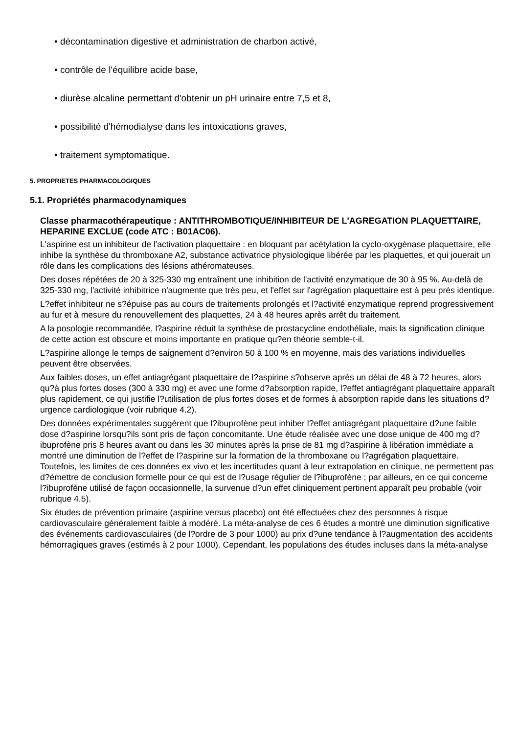• décontamination digestive et administration de charbon activé,
• contrôle de l'équilibre acide base,
• diurèse alcaline permettant d'obtenir un pH urinaire entre 7,5 et 8,
• possibilité d'hémodialyse dans les intoxications graves,
• traitement symptomatique.
5. PROPRIETES PHARMACOLOGIQUES
5.1. Propriétés pharmacodynamiques
Classe pharmacothérapeutique : ANTITHROMBOTIQUE/INHIBITEUR DE L'AGREGATION PLAQUETTAIRE, HEPARINE EXCLUE (code ATC : B01AC06).
L'aspirine est un inhibiteur de l'activation plaquettaire : en bloquant par acétylation la cyclo-oxygénase plaquettaire, elle inhibe la synthèse du thromboxane A2, substance activatrice physiologique libérée par les plaquettes, et qui jouerait un rôle dans les complications des lésions athéromateuses.
Des doses répétées de 20 à 325-330 mg entraînent une inhibition de l'activité enzymatique de 30 à 95 %. Au-delà de 325-330 mg, l'activité inhibitrice n'augmente que très peu, et l'effet sur l'agrégation plaquettaire est à peu près identique.
L?effet inhibiteur ne s?épuise pas au cours de traitements prolongés et l?activité enzymatique reprend progressivement au fur et à mesure du renouvellement des plaquettes, 24 à 48 heures après arrêt du traitement.
A la posologie recommandée, l?aspirine réduit la synthèse de prostacycline endothéliale, mais la signification clinique de cette action est obscure et moins importante en pratique qu?en théorie semble-t-il.
L?aspirine allonge le temps de saignement d?environ 50 à 100 % en moyenne, mais des variations individuelles peuvent être observées.
Aux faibles doses, un effet antiagrégant plaquettaire de l?aspirine s?observe après un délai de 48 à 72 heures, alors qu?à plus fortes doses (300 à 330 mg) et avec une forme d?absorption rapide, l?effet antiagrégant plaquettaire apparaît plus rapidement, ce qui justifie l?utilisation de plus fortes doses et de formes à absorption rapide dans les situations d?urgence cardiologique (voir rubrique 4.2).
Des données expérimentales suggèrent que l?ibuprofène peut inhiber l?effet antiagrégant plaquettaire d?une faible dose d?aspirine lorsqu?ils sont pris de façon concomitante. Une étude réalisée avec une dose unique de 400 mg d?ibuprofène pris 8 heures avant ou dans les 30 minutes après la prise de 81 mg d?aspirine à libération immédiate a montré une diminution de l?effet de l?aspirine sur la formation de la thromboxane ou l?agrégation plaquettaire. Toutefois, les limites de ces données ex vivo et les incertitudes quant à leur extrapolation en clinique, ne permettent pas d?émettre de conclusion formelle pour ce qui est de l?usage régulier de l?ibuprofène ; par ailleurs, en ce qui concerne l?ibuprofène utilisé de façon occasionnelle, la survenue d?un effet cliniquement pertinent apparaît peu probable (voir rubrique 4.5).
Six études de prévention primaire (aspirine versus placebo) ont été effectuées chez des personnes à risque cardiovasculaire généralement faible à modéré. La méta-analyse de ces 6 études a montré une diminution significative des événements cardiovasculaires (de l?ordre de 3 pour 1000) au prix d?une tendance à l?augmentation des accidents hémorragiques graves (estimés à 2 pour 1000). Cependant, les populations des études incluses dans la méta-analyse